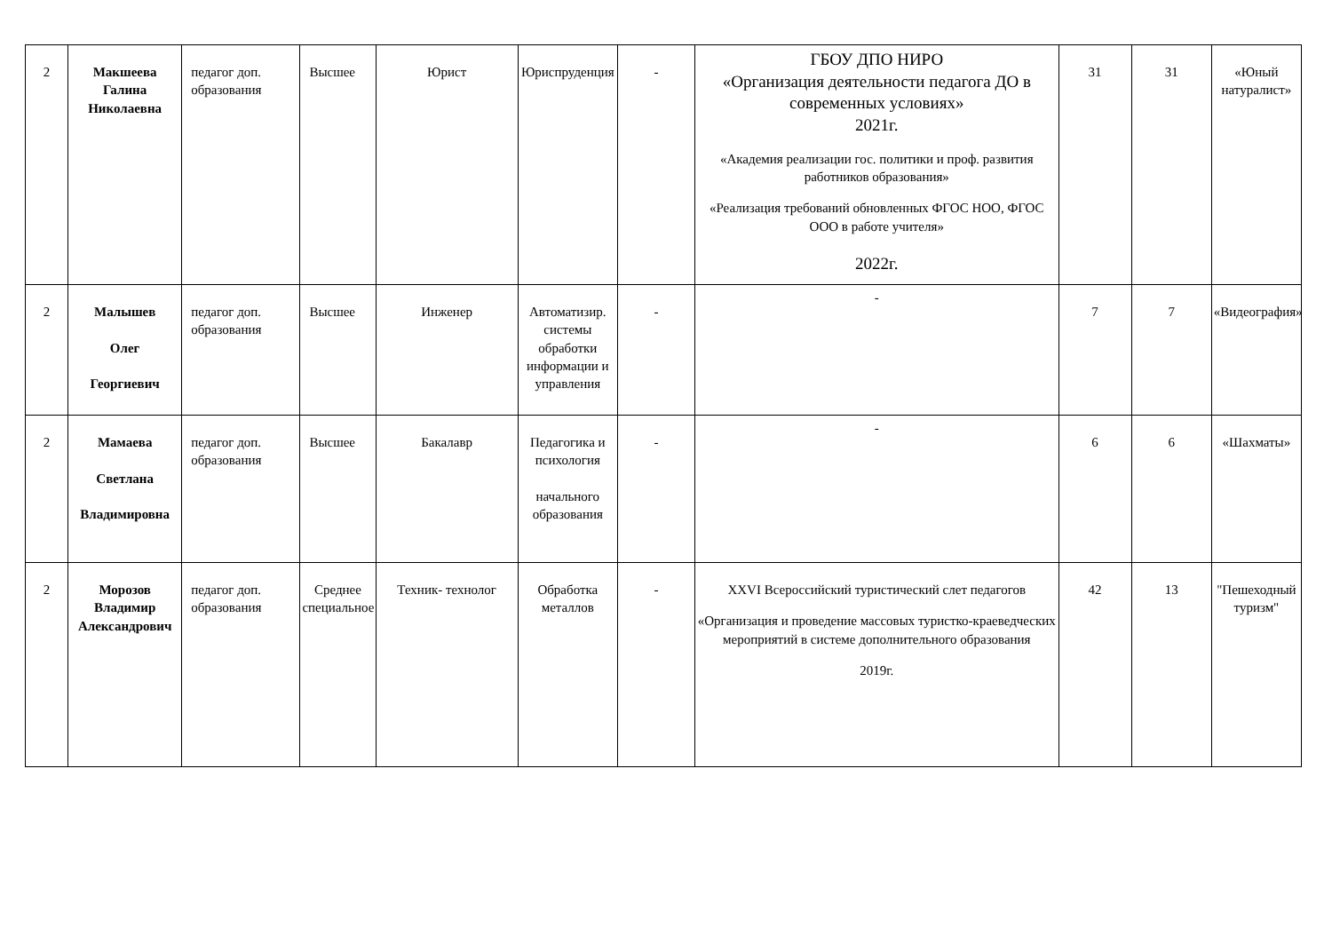| 2 | Макшеева Галина Николаевна | педагог доп. образования | Высшее | Юрист | Юриспруденция | - | ГБОУ ДПО НИРО «Организация деятельности педагога ДО в современных условиях» 2021г. «Академия реализации гос. политики и проф. развития работников образования» «Реализация требований обновленных ФГОС НОО, ФГОС ООО в работе учителя» 2022г. | 31 | 31 | «Юный натуралист» |
| 2 | Малышев Олег Георгиевич | педагог доп. образования | Высшее | Инженер | Автоматизир. системы обработки информации и управления | - | - | 7 | 7 | «Видеография» |
| 2 | Мамаева Светлана Владимировна | педагог доп. образования | Высшее | Бакалавр | Педагогика и психология начального образования | - | - | 6 | 6 | «Шахматы» |
| 2 | Морозов Владимир Александрович | педагог доп. образования | Среднее специальное | Техник- технолог | Обработка металлов | - | XXVI Всероссийский туристический слет педагогов «Организация и проведение массовых туристко-краеведческих мероприятий в системе дополнительного образования 2019г. | 42 | 13 | "Пешеходный туризм" |